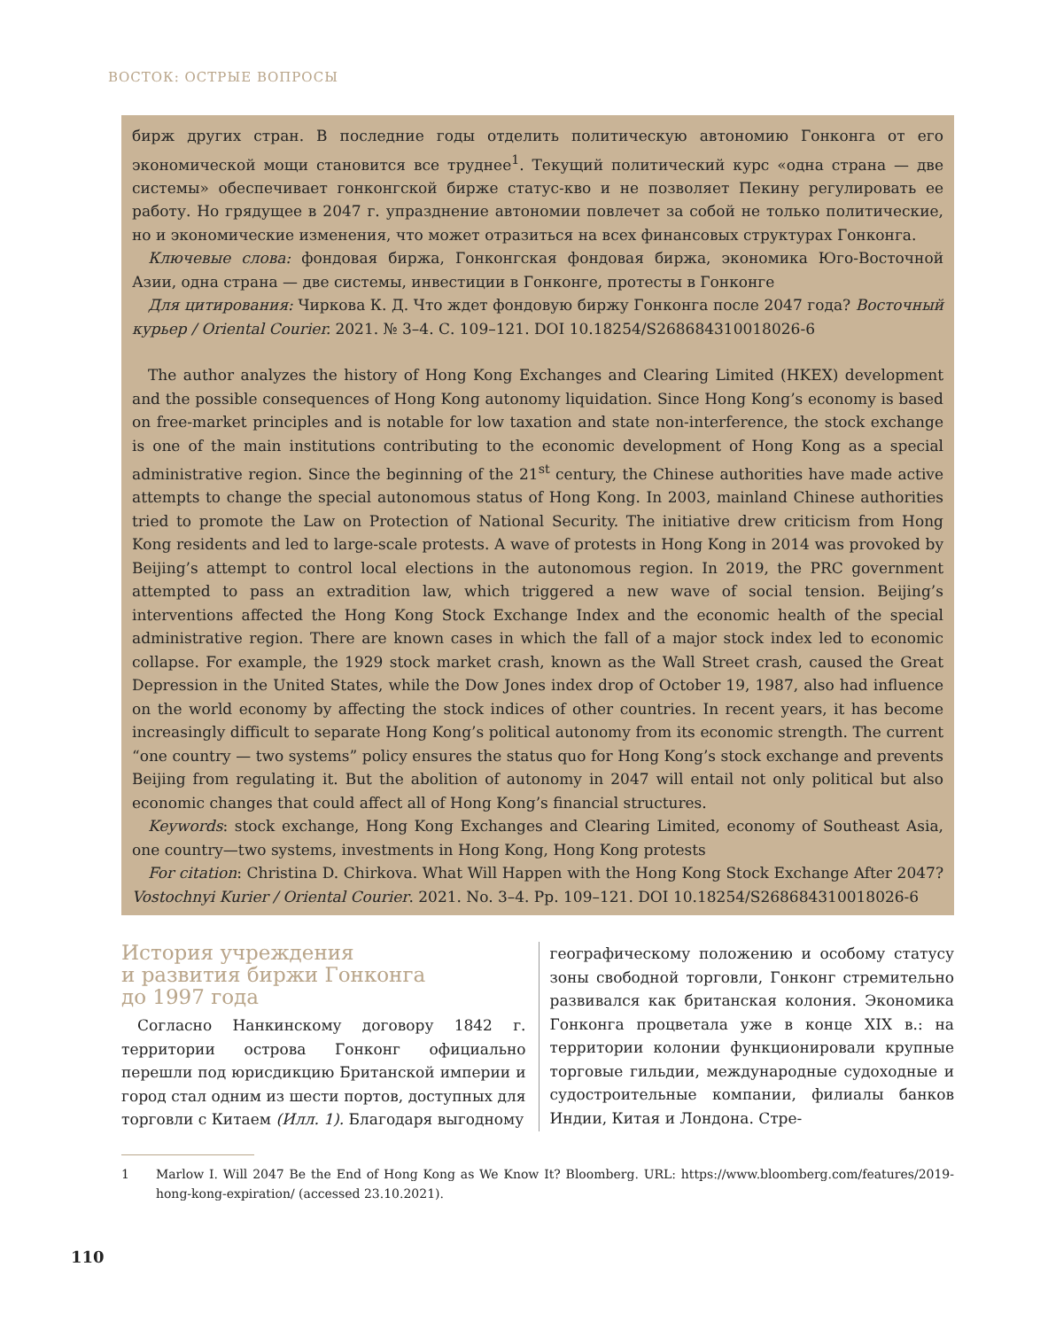ВОСТОК: ОСТРЫЕ ВОПРОСЫ
бирж других стран. В последние годы отделить политическую автономию Гонконга от его экономической мощи становится все труднее<sup>1</sup>. Текущий политический курс «одна страна — две системы» обеспечивает гонконгской бирже статус-кво и не позволяет Пекину регулировать ее работу. Но грядущее в 2047 г. упразднение автономии повлечет за собой не только политические, но и экономические изменения, что может отразиться на всех финансовых структурах Гонконга.
Ключевые слова: фондовая биржа, Гонконгская фондовая биржа, экономика Юго-Восточной Азии, одна страна — две системы, инвестиции в Гонконге, протесты в Гонконге
Для цитирования: Чиркова К. Д. Что ждет фондовую биржу Гонконга после 2047 года? Восточный курьер / Oriental Courier. 2021. № 3–4. С. 109–121. DOI 10.18254/S268684310018026-6
The author analyzes the history of Hong Kong Exchanges and Clearing Limited (HKEX) development and the possible consequences of Hong Kong autonomy liquidation. Since Hong Kong’s economy is based on free-market principles and is notable for low taxation and state non-interference, the stock exchange is one of the main institutions contributing to the economic development of Hong Kong as a special administrative region. Since the beginning of the 21<sup>st</sup> century, the Chinese authorities have made active attempts to change the special autonomous status of Hong Kong. In 2003, mainland Chinese authorities tried to promote the Law on Protection of National Security. The initiative drew criticism from Hong Kong residents and led to large-scale protests. A wave of protests in Hong Kong in 2014 was provoked by Beijing’s attempt to control local elections in the autonomous region. In 2019, the PRC government attempted to pass an extradition law, which triggered a new wave of social tension. Beijing’s interventions affected the Hong Kong Stock Exchange Index and the economic health of the special administrative region. There are known cases in which the fall of a major stock index led to economic collapse. For example, the 1929 stock market crash, known as the Wall Street crash, caused the Great Depression in the United States, while the Dow Jones index drop of October 19, 1987, also had influence on the world economy by affecting the stock indices of other countries. In recent years, it has become increasingly difficult to separate Hong Kong’s political autonomy from its economic strength. The current “one country — two systems” policy ensures the status quo for Hong Kong’s stock exchange and prevents Beijing from regulating it. But the abolition of autonomy in 2047 will entail not only political but also economic changes that could affect all of Hong Kong’s financial structures.
Keywords: stock exchange, Hong Kong Exchanges and Clearing Limited, economy of Southeast Asia, one country—two systems, investments in Hong Kong, Hong Kong protests
For citation: Christina D. Chirkova. What Will Happen with the Hong Kong Stock Exchange After 2047? Vostochnyi Kurier / Oriental Courier. 2021. No. 3–4. Pp. 109–121. DOI 10.18254/S268684310018026-6
История учреждения
и развития биржи Гонконга
до 1997 года
Согласно Нанкинскому договору 1842 г. территории острова Гонконг официально перешли под юрисдикцию Британской империи и город стал одним из шести портов, доступных для торговли с Китаем (Илл. 1). Благодаря выгодному
географическому положению и особому статусу зоны свободной торговли, Гонконг стремительно развивался как британская колония. Экономика Гонконга процветала уже в конце XIX в.: на территории колонии функционировали крупные торговые гильдии, международные судоходные и судостроительные компании, филиалы банков Индии, Китая и Лондона. Стре-
1 Marlow I. Will 2047 Be the End of Hong Kong as We Know It? Bloomberg. URL: https://www.bloomberg.com/features/2019-hong-kong-expiration/ (accessed 23.10.2021).
110